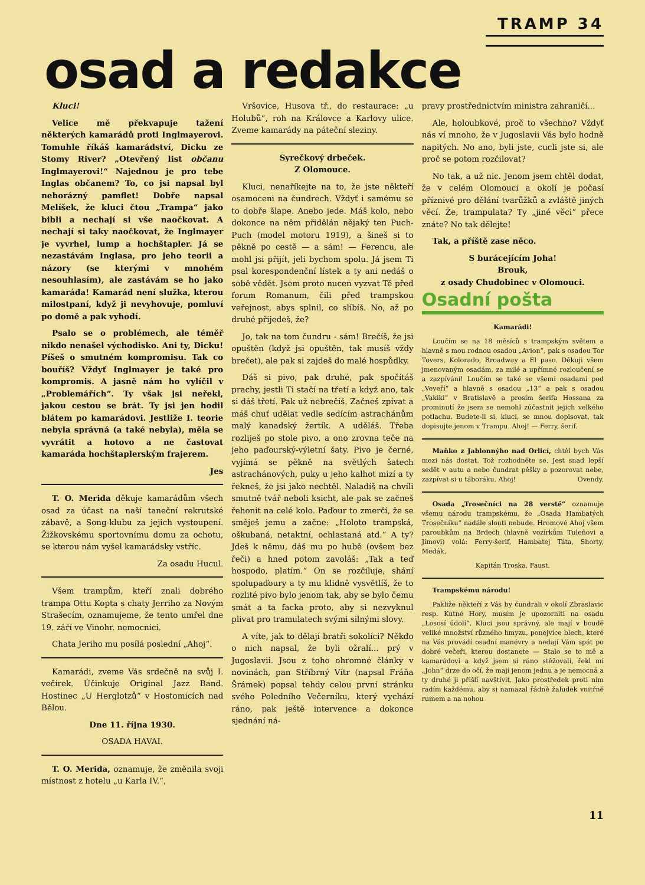TRAMP 34
osad a redakce
Kluci!
Velice mě překvapuje tažení některých kamarádů proti Inglmayerovi. Tomuhle říkáš kamarádství, Dicku ze Stomy River? „Otevřený list občanu Inglmayerovi!“ Najednou je pro tebe Inglas občanem? To, co jsi napsal byl nehorázný pamflet! Dobře napsal Melíšek, že kluci čtou „Trampa“ jako bibli a nechají si vše naočkovat. A nechají si taky naočkovat, že Inglmayer je vyvrhel, lump a hochštapler. Já se nezastávám Inglasa, pro jeho teorii a názory (se kterými v mnohém nesouhlasím), ale zastávám se ho jako kamaráda! Kamarád není služka, kterou milostpaní, když ji nevyhovuje, pomluví po domě a pak vyhodí.
Psalo se o problémech, ale téměř nikdo nenašel východisko. Ani ty, Dicku! Píšeš o smutném kompromisu. Tak co bouříš? Vždyť Inglmayer je také pro kompromis. A jasně nám ho vylíčil v „Problemářích“. Ty však jsi neřekl, jakou cestou se brát. Ty jsi jen hodil blátem po kamarádovi. Jestliže I. teorie nebyla správná (a také nebyla), měla se vyvrátit a hotovo a ne častovat kamaráda hochštaplerským frajerem.
Jes
T. O. Merida děkuje kamarádům všech osad za účast na naší taneční rekrutské zábavě, a Song-klubu za jejich vystoupení. Žižkovskému sportovnímu domu za ochotu, se kterou nám vyšel kamarádsky vstříc.
Za osadu Hucul.
Všem trampům, kteří znali dobrého trampa Ottu Kopta s chaty Jerriho za Novým Strašecím, oznamujeme, že tento umřel dne 19. září ve Vinohr. nemocnici.
Chata Jeriho mu posílá poslední „Ahoj“.
Kamarádi, zveme Vás srdečně na svůj I. večírek. Účinkuje Original Jazz Band. Hostinec „U Herglotzů“ v Hostomicích nad Bělou.
Dne 11. října 1930.
OSADA HAVAI.
T. O. Merida, oznamuje, že změnila svoji místnost z hotelu „u Karla IV.“,
Vršovice, Husova tř., do restaurace: „u Holubů“, roh na Královce a Karlovy ulice. Zveme kamarády na páteční sleziny.
Syrečkový drbeček.
Z Olomouce.
Kluci, nenaříkejte na to, že jste někteří osamoceni na čundrech. Vždyť i samému se to dobře šlape. Anebo jede. Máš kolo, nebo dokonce na něm přidělán nějaký ten Puch-Puch (model motoru 1919), a šineš si to pěkně po cestě — a sám! — Ferencu, ale mohl jsi přijít, jeli bychom spolu. Já jsem Ti psal korespondenční lístek a ty ani nedáš o sobě vědět. Jsem proto nucen vyzvat Tě před forum Romanum, čili před trampskou veřejnost, abys splnil, co slíbíš. No, až po druhé přijedeš, že?
Jo, tak na tom čundru - sám! Brečíš, že jsi opuštěn (když jsi opuštěn, tak musíš vždy brečet), ale pak si zajdeš do malé hospůdky.
Dáš si pivo, pak druhé, pak spočítáš prachy, jestli Ti stačí na třetí a když ano, tak si dáš třetí. Pak už nebrečíš. Začneš zpívat a máš chuť udělat vedle sedícím astrachánům malý kanadský žertík. A uděláš. Třeba rozliješ po stole pivo, a ono zrovna teče na jeho paďourský-výletní šaty. Pivo je černé, vyjímá se pěkně na světlých šatech astrachánových, puky u jeho kalhot mizí a ty řekneš, že jsi jako nechtěl. Naladíš na chvíli smutně tvář neboli ksicht, ale pak se začneš řehonit na celé kolo. Paďour to zmerčí, že se směješ jemu a začne: „Holoto trampská, oškubaná, netaktní, ochlastaná atd.“ A ty? Jdeš k němu, dáš mu po hubě (ovšem bez řeči) a hned potom zavoláš: „Tak a teď hospodo, platím.“ On se rozčiluje, shání spolupaďoury a ty mu klidně vysvětlíš, že to rozlité pivo bylo jenom tak, aby se bylo čemu smát a ta facka proto, aby si nezvyknul plivat pro tramulatech svými silnými slovy.
A víte, jak to dělají bratři sokolíci? Někdo o nich napsal, že byli ožralí... prý v Jugoslavii. Jsou z toho ohromné články v novinách, pan Stříbrný Vítr (napsal Fráňa Šrámek) popsal tehdy celou první stránku svého Poledního Večerníku, který vychází ráno, pak ještě intervence a dokonce sjednání ná-
pravy prostřednictvím ministra zahraničí...
Ale, holoubkové, proč to všechno? Vždyť nás ví mnoho, že v Jugoslavii Vás bylo hodně napitých. No ano, byli jste, cucli jste si, ale proč se potom rozčilovat?
No tak, a už nic. Jenom jsem chtěl dodat, že v celém Olomouci a okolí je počasí příznivé pro dělání tvarůžků a zvláště jiných věcí. Že, trampulata? Ty „jiné věci“ přece znáte? No tak dělejte!
Tak, a příště zase něco.
S burácejícím Joha!
Brouk,
z osady Chudobinec v Olomouci.
Osadní pošta
Kamarádi!
Loučím se na 18 měsíců s trampským světem a hlavně s mou rodnou osadou „Avion“, pak s osadou Tor Tovers, Kolorado, Broadway a El paso. Děkuji všem jmenovaným osadám, za milé a upřímné rozloučení se a zazpívání! Loučím se také se všemi osadami pod „Veveří“ a hlavně s osadou „13“ a pak s osadou „Vakiki“ v Bratislavě a prosím šerifa Hossana za prominutí že jsem se nemohl zúčastnit jejich velkého potlachu. Budete-li si, kluci, se mnou dopisovat, tak dopisujte jenom v Trampu. Ahoj! — Ferry, šerif.
Maňko z Jablonnýho nad Orlicí, chtěl bych Vás mezi nás dostat. Tož rozhodněte se. Jest snad lepší sedět v autu a nebo čundrat pěšky a pozorovat nebe, zazpívat si u táboráku. Ahoj! Ovendy.
Osada „Trosečníci na 28 verstě“ oznamuje všemu národu trampskému, že „Osada Hambatých Trosečníku“ nadále slouti nebude. Hromové Ahoj všem paroubkům na Brdech (hlavně vozírkům Tuleňovi a Jimovi) volá: Ferry-šerif, Hambatej Táta, Shorty, Medák,
Kapitán Troska, Faust.
Trampskému národu!
Pakliže někteří z Vás by čundrali v okolí Zbraslavic resp. Kutné Hory, musím je upozorniti na osadu „Lososí údolí“. Kluci jsou správný, ale mají v boudě veliké množství různého hmyzu, ponejvíce blech, které na Vás provádí osadní manévry a nedají Vám spát po dobré večeři, kterou dostanete — Stalo se to mě a kamarádovi a když jsem si ráno stěžovali, řekl mi „John“ drze do očí, že mají jenom jednu a je nemocná a ty druhé ji přišli navštívit. Jako prostředek proti nim radím každému, aby si namazal řádně žaludek vnitřně rumem a na nohou
11